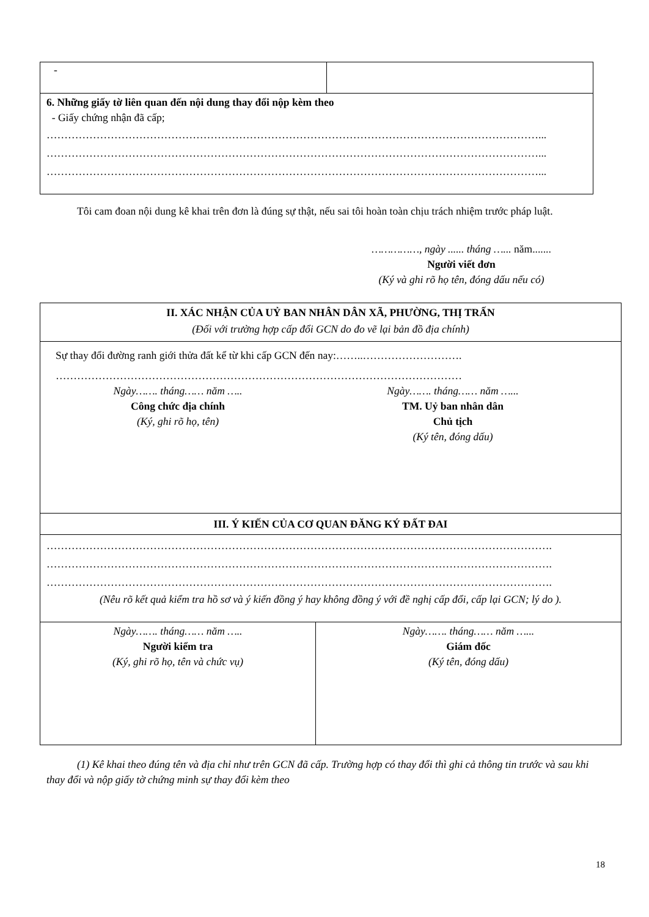| - | |
| 6. Những giấy tờ liên quan đến nội dung thay đổi nộp kèm theo - Giấy chứng nhận đã cấp; …………………………………………………………………………………………………………………………... …………………………………………………………………………………………………………………………... …………………………………………………………………………………………………………………………... | |
Tôi cam đoan nội dung kê khai trên đơn là đúng sự thật, nếu sai tôi hoàn toàn chịu trách nhiệm trước pháp luật.
……………, ngày ...... tháng …... năm.......
Người viết đơn
(Ký và ghi rõ họ tên, đóng dấu nếu có)
| II. XÁC NHẬN CỦA UỶ BAN NHÂN DÂN XÃ, PHƯỜNG, THỊ TRẤN (Đối với trường hợp cấp đổi GCN do đo vẽ lại bản đồ địa chính) | |
| Sự thay đổi đường ranh giới thửa đất kể từ khi cấp GCN đến nay:……..………………………. …………………………………………………………………………………………………… Ngày……. tháng…… năm ….. Công chức địa chính (Ký, ghi rõ họ, tên) Ngày……. tháng…… năm …... TM. Uỷ ban nhân dân Chủ tịch (Ký tên, đóng dấu) | |
| III. Ý KIẾN CỦA CƠ QUAN ĐĂNG KÝ ĐẤT ĐAI | |
| ……………………………………………………………………………………………………………………………. ……………………………………………………………………………………………………………………………. ……………………………………………………………………………………………………………………………. (Nêu rõ kết quả kiểm tra hồ sơ và ý kiến đồng ý hay không đồng ý với đề nghị cấp đổi, cấp lại GCN; lý do ). | |
| Ngày……. tháng…… năm ….. Người kiểm tra (Ký, ghi rõ họ, tên và chức vụ) | Ngày……. tháng…… năm …... Giám đốc (Ký tên, đóng dấu) |
(1) Kê khai theo đúng tên và địa chỉ như trên GCN đã cấp. Trường hợp có thay đổi thì ghi cả thông tin trước và sau khi thay đổi và nộp giấy tờ chứng minh sự thay đổi kèm theo
18